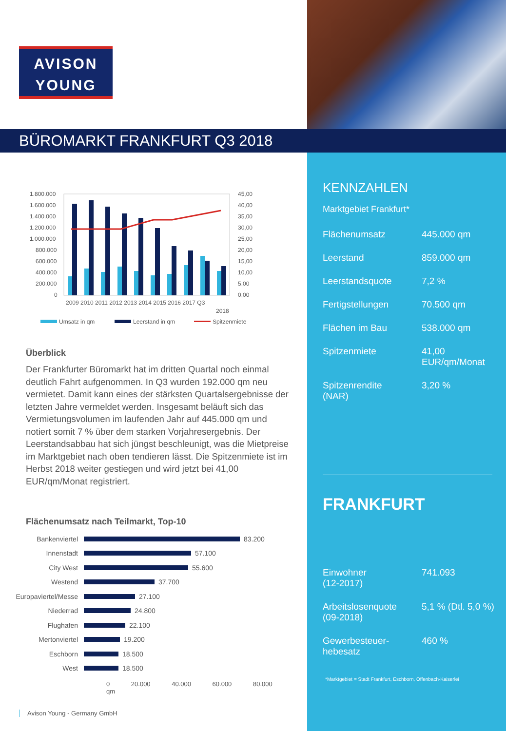AVISON
YOUNG
BÜROMARKT FRANKFURT Q3 2018
1.800.000
1.600.000
1.400.000
1.200.000
1.000.000
800.000
600.000
400.000
200.000
0
45,00
40,00
35,00
30,00
25,00
20,00
15,00
10,00
5,00
0,00
2009 2010 2011 2012 2013 2014 2015 2016 2017 Q3
2018
Umsatz in qm
Leerstand in qm
Spitzenmiete
Überblick
Der Frankfurter Büromarkt hat im dritten Quartal noch einmal deutlich Fahrt aufgenommen. In Q3 wurden 192.000 qm neu vermietet. Damit kann eines der stärksten Quartalsergebnisse der letzten Jahre vermeldet werden. Insgesamt beläuft sich das Vermietungsvolumen im laufenden Jahr auf 445.000 qm und notiert somit 7 % über dem starken Vorjahresergebnis. Der Leerstandsabbau hat sich jüngst beschleunigt, was die Mietpreise im Marktgebiet nach oben tendieren lässt. Die Spitzenmiete ist im Herbst 2018 weiter gestiegen und wird jetzt bei 41,00 EUR/qm/Monat registriert.
Flächenumsatz nach Teilmarkt, Top-10
Bankenviertel 83.200
Innenstadt 57.100
City West 55.600
Westend 37.700
Europaviertel/Messe 27.100
Niederrad 24.800
Flughafen 22.100
Mertonviertel 19.200
Eschborn 18.500
West 18.500
0 20.000 40.000 60.000 80.000 qm
Avison Young - Germany GmbH
KENNZAHLEN
Marktgebiet Frankfurt*
Flächenumsatz 445.000 qm
Leerstand 859.000 qm
Leerstandsquote 7,2 %
Fertigstellungen 70.500 qm
Flächen im Bau 538.000 qm
Spitzenmiete 41,00
EUR/qm/Monat
Spitzenrendite
(NAR) 3,20 %
FRANKFURT
Einwohner
(12-2017) 741.093
Arbeitslosenquote
(09-2018) 5,1 % (Dtl. 5,0 %)
Gewerbesteuer-
hebesatz 460 %
*Marktgebiet = Stadt Frankfurt, Eschborn, Offenbach-Kaiserlei